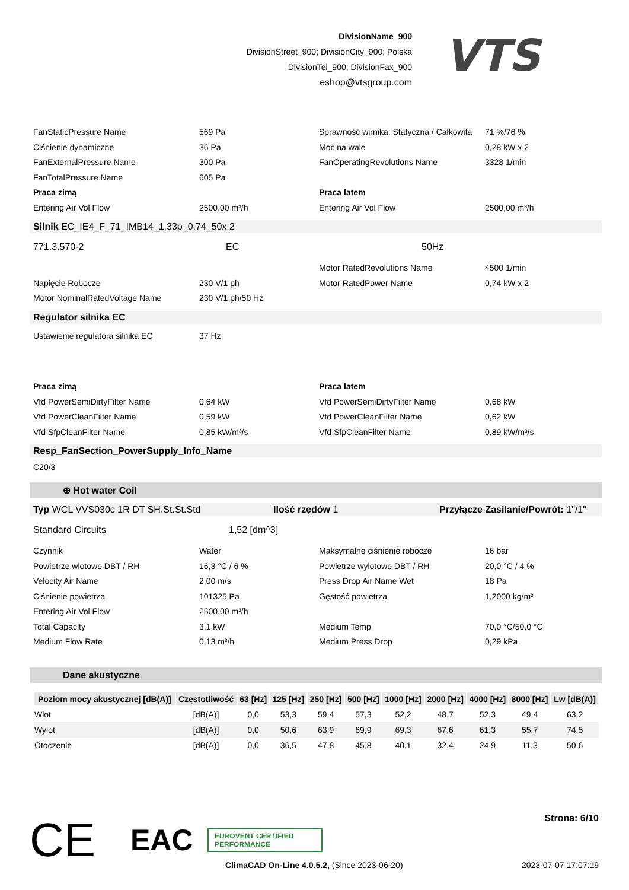DivisionName_900
DivisionStreet_900; DivisionCity_900; Polska
DivisionTel_900; DivisionFax_900
eshop@vtsgroup.com
VTS
FanStaticPressure Name 569 Pa Sprawność wirnika: Statyczna / Całkowita
71 %/76 %
Ciśnienie dynamiczne 36 Pa Moc na wale 0,28 kW x 2
FanExternalPressure Name 300 Pa FanOperatingRevolutions Name 3328 1/min
FanTotalPressure Name 605 Pa
Praca zimą Praca latem
Entering Air Vol Flow 2500,00 m³/h Entering Air Vol Flow 2500,00 m³/h
Silnik EC_IE4_F_71_IMB14_1.33p_0.74_50x 2
771.3.570-2 EC 50Hz
Motor RatedRevolutions Name 4500 1/min
Napięcie Robocze 230 V/1 ph Motor RatedPower Name 0,74 kW x 2
Motor NominalRatedVoltage Name 230 V/1 ph/50 Hz
Regulator silnika EC
Ustawienie regulatora silnika EC
37 Hz
Praca zimą Praca latem
Vfd PowerSemiDirtyFilter Name 0,64 kW Vfd PowerSemiDirtyFilter Name 0,68 kW
Vfd PowerCleanFilter Name 0,59 kW Vfd PowerCleanFilter Name 0,62 kW
Vfd SfpCleanFilter Name 0,85 kW/m³/s Vfd SfpCleanFilter Name 0,89 kW/m³/s
Resp_FanSection_PowerSupply_Info_Name
C20/3
⊕ Hot water Coil
Typ WCL VVS030c 1R DT SH.St.St.Std Ilość rzędów 1 Przyłącze Zasilanie/Powrót: 1"/1"
Standard Circuits 1,52 [dm^3]
Czynnik Water Maksymalne ciśnienie robocze 16 bar
Powietrze wlotowe DBT / RH 16,3 °C / 6 % Powietrze wylotowe DBT / RH 20,0 °C / 4 %
Velocity Air Name 2,00 m/s Press Drop Air Name Wet 18 Pa
Ciśnienie powietrza 101325 Pa Gęstość powietrza 1,2000 kg/m³
Entering Air Vol Flow 2500,00 m³/h
Total Capacity 3,1 kW Medium Temp 70,0 °C/50,0 °C
Medium Flow Rate 0,13 m³/h Medium Press Drop 0,29 kPa
Dane akustyczne
| Poziom mocy akustycznej [dB(A)] | Częstotliwość | 63 [Hz] | 125 [Hz] | 250 [Hz] | 500 [Hz] | 1000 [Hz] | 2000 [Hz] | 4000 [Hz] | 8000 [Hz] | Lw [dB(A)] |
| --- | --- | --- | --- | --- | --- | --- | --- | --- | --- | --- |
| Wlot | [dB(A)] | 0,0 | 53,3 | 59,4 | 57,3 | 52,2 | 48,7 | 52,3 | 49,4 | 63,2 |
| Wylot | [dB(A)] | 0,0 | 50,6 | 63,9 | 69,9 | 69,3 | 67,6 | 61,3 | 55,7 | 74,5 |
| Otoczenie | [dB(A)] | 0,0 | 36,5 | 47,8 | 45,8 | 40,1 | 32,4 | 24,9 | 11,3 | 50,6 |
CE EAC EUROVENT CERTIFIED PERFORMANCE Strona: 6/10
ClimaCAD On-Line 4.0.5.2, (Since 2023-06-20) 2023-07-07 17:07:19